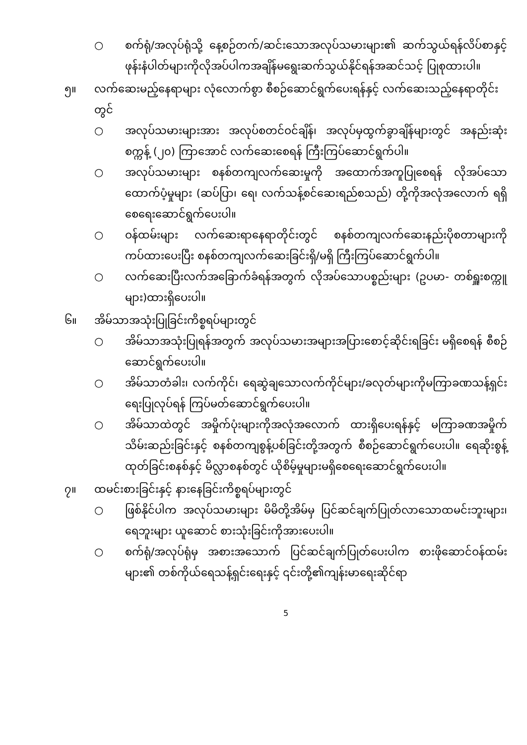○ စက်ရုံ/အလုပ်ရုံသို့ နေ့စဉ်တက်/ဆင်းသောအလုပ်သမားများ၏ ဆက်သွယ်ရန်လိပ်စာနှင့် ဖုန်းနံပါတ်များကိုလိုအပ်ပါကအချိန်မရွေးဆက်သွယ်နိုင်ရန်အဆင်သင့် ပြုစုထားပါ။
၅။ လက်ဆေးမည့်နေရာများ လုံလောက်စွာ စီစဉ်ဆောင်ရွက်ပေးရန်နှင့် လက်ဆေးသည့်နေရာတိုင်းတွင်
○ အလုပ်သမားများအား အလုပ်စတင်ဝင်ချိန်၊ အလုပ်မှထွက်ခွာချိန်များတွင် အနည်းဆုံးစက္ကန့် (၂၀) ကြာအောင် လက်ဆေးစေရန် ကြီးကြပ်ဆောင်ရွက်ပါ။
○ အလုပ်သမားများ စနစ်တကျလက်ဆေးမှုကို အထောက်အကူပြုစေရန် လိုအပ်သောထောက်ပံ့မှုများ (ဆပ်ပြာ၊ ရေ၊ လက်သန့်စင်ဆေးရည်စသည်) တို့ကိုအလုံအလောက် ရရှိစေရေးဆောင်ရွက်ပေးပါ။
○ ဝန်ထမ်းများ လက်ဆေးရာနေရာတိုင်းတွင် စနစ်တကျလက်ဆေးနည်းပိုစတာများကိုကပ်ထားပေးပြီး စနစ်တကျလက်ဆေးခြင်းရှိ/မရှိ ကြီးကြပ်ဆောင်ရွက်ပါ။
○ လက်ဆေးပြီးလက်အခြောက်ခံရန်အတွက် လိုအပ်သောပစ္စည်းများ (ဥပမာ- တစ်ရှူးစက္ကူများ)ထားရှိပေးပါ။
၆။ အိမ်သာအသုံးပြုခြင်းကိစ္စရပ်များတွင်
○ အိမ်သာအသုံးပြုရန်အတွက် အလုပ်သမားအများအပြားစောင့်ဆိုင်းရခြင်း မရှိစေရန် စီစဉ်ဆောင်ရွက်ပေးပါ။
○ အိမ်သာတံခါး၊ လက်ကိုင်၊ ရေဆွဲချသောလက်ကိုင်များ/ခလုတ်များကိုမကြာခဏသန့်ရှင်းရေးပြုလုပ်ရန် ကြပ်မတ်ဆောင်ရွက်ပေးပါ။
○ အိမ်သာထဲတွင် အမှိုက်ပုံးများကိုအလုံအလောက် ထားရှိပေးရန်နှင့် မကြာခဏအမှိုက်သိမ်းဆည်းခြင်းနှင့် စနစ်တကျစွန့်ပစ်ခြင်းတို့အတွက် စီစဉ်ဆောင်ရွက်ပေးပါ။ ရေဆိုးစွန့်ထုတ်ခြင်းစနစ်နှင့် မိလ္လာစနစ်တွင် ယိုစိမ့်မှုများမရှိစေရေးဆောင်ရွက်ပေးပါ။
၇။ ထမင်းစားခြင်းနှင့် နားနေခြင်းကိစ္စရပ်များတွင်
○ ဖြစ်နိုင်ပါက အလုပ်သမားများ မိမိတို့အိမ်မှ ပြင်ဆင်ချက်ပြုတ်လာသောထမင်းဘူးများ၊ ရေဘူးများ ယူဆောင် စားသုံးခြင်းကိုအားပေးပါ။
○ စက်ရုံ/အလုပ်ရုံမှ အစားအသောက် ပြင်ဆင်ချက်ပြုတ်ပေးပါက စားဖိုဆောင်ဝန်ထမ်းများ၏ တစ်ကိုယ်ရေသန့်ရှင်းရေးနှင့် ၎င်းတို့၏ကျန်းမာရေးဆိုင်ရာ
5